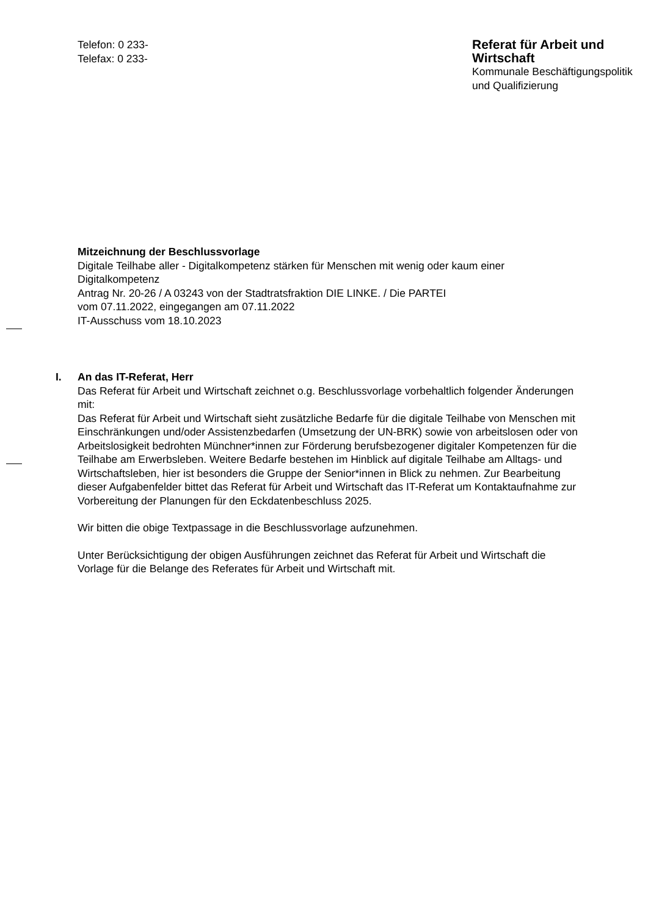Telefon: 0 233-
Telefax: 0 233-
Referat für Arbeit und Wirtschaft
Kommunale Beschäftigungspolitik und Qualifizierung
Mitzeichnung der Beschlussvorlage
Digitale Teilhabe aller - Digitalkompetenz stärken für Menschen mit wenig oder kaum einer Digitalkompetenz
Antrag Nr. 20-26 / A 03243 von der Stadtratsfraktion DIE LINKE. / Die PARTEI
vom 07.11.2022, eingegangen am 07.11.2022
IT-Ausschuss vom 18.10.2023
I. An das IT-Referat, Herr
Das Referat für Arbeit und Wirtschaft zeichnet o.g. Beschlussvorlage vorbehaltlich folgender Änderungen mit:
Das Referat für Arbeit und Wirtschaft sieht zusätzliche Bedarfe für die digitale Teilhabe von Menschen mit Einschränkungen und/oder Assistenzbedarfen (Umsetzung der UN-BRK) sowie von arbeitslosen oder von Arbeitslosigkeit bedrohten Münchner*innen zur Förderung berufsbezogener digitaler Kompetenzen für die Teilhabe am Erwerbsleben. Weitere Bedarfe bestehen im Hinblick auf digitale Teilhabe am Alltags- und Wirtschaftsleben, hier ist besonders die Gruppe der Senior*innen in Blick zu nehmen. Zur Bearbeitung dieser Aufgabenfelder bittet das Referat für Arbeit und Wirtschaft das IT-Referat um Kontaktaufnahme zur Vorbereitung der Planungen für den Eckdatenbeschluss 2025.
Wir bitten die obige Textpassage in die Beschlussvorlage aufzunehmen.
Unter Berücksichtigung der obigen Ausführungen zeichnet das Referat für Arbeit und Wirtschaft die Vorlage für die Belange des Referates für Arbeit und Wirtschaft mit.